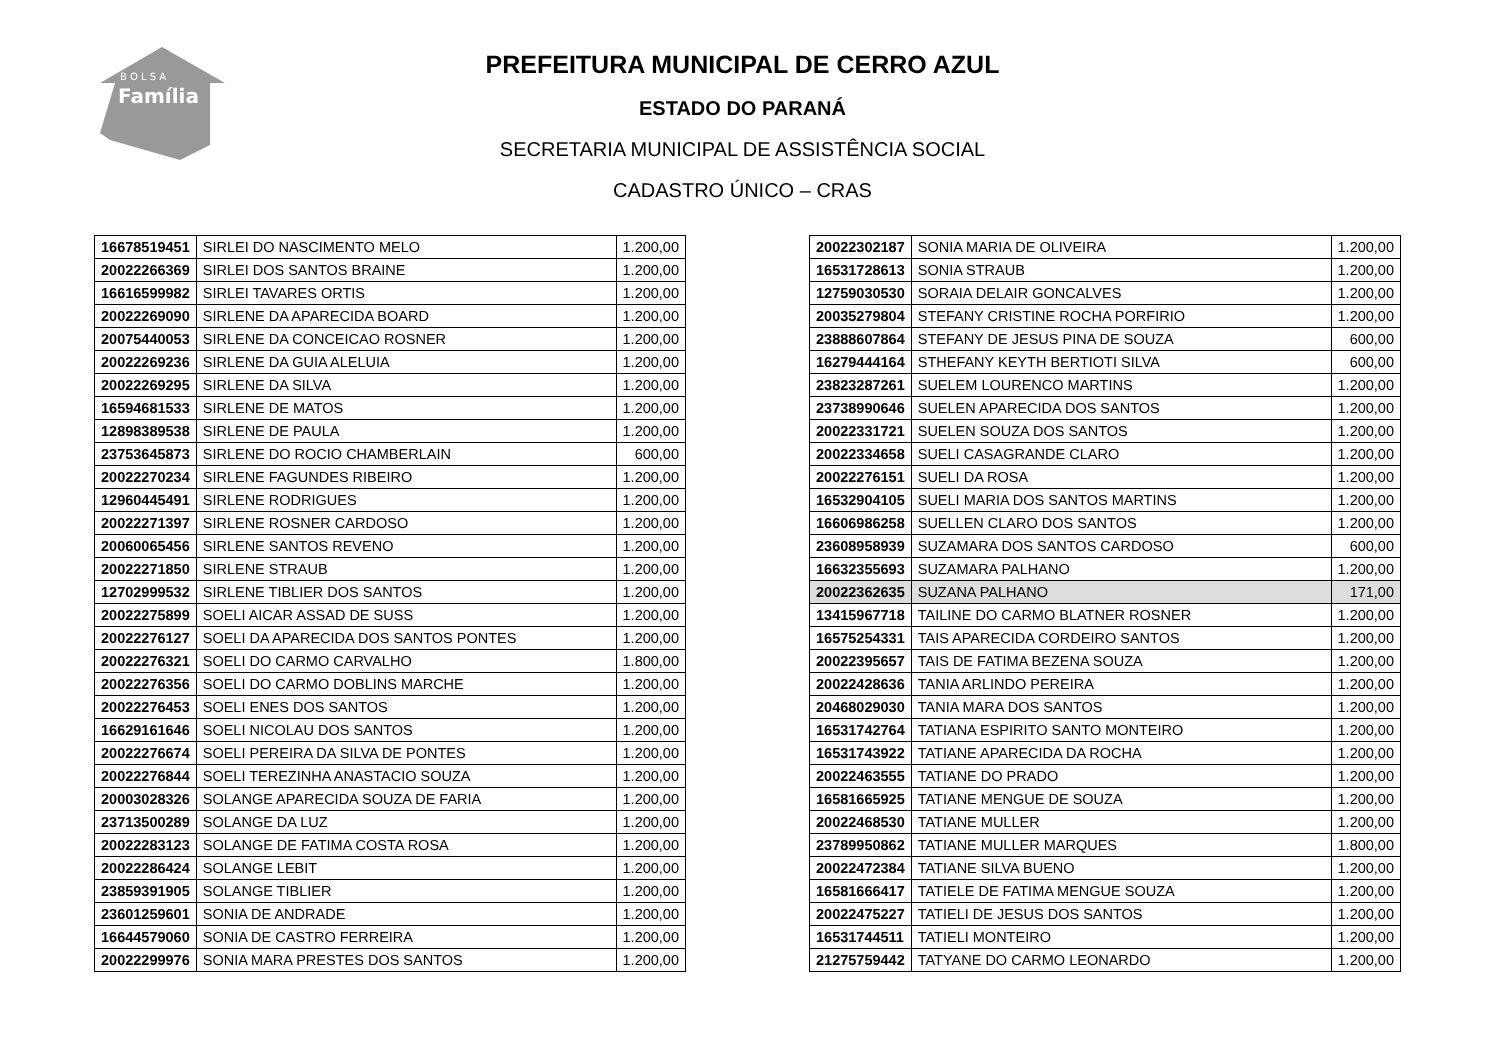B O L S A
Família
PREFEITURA MUNICIPAL DE CERRO AZUL
ESTADO DO PARANÁ
SECRETARIA MUNICIPAL DE ASSISTÊNCIA SOCIAL
CADASTRO ÚNICO – CRAS
| 16678519451 | SIRLEI DO NASCIMENTO MELO | 1.200,00 |
| 20022266369 | SIRLEI DOS SANTOS BRAINE | 1.200,00 |
| 16616599982 | SIRLEI TAVARES ORTIS | 1.200,00 |
| 20022269090 | SIRLENE DA APARECIDA BOARD | 1.200,00 |
| 20075440053 | SIRLENE DA CONCEICAO ROSNER | 1.200,00 |
| 20022269236 | SIRLENE DA GUIA ALELUIA | 1.200,00 |
| 20022269295 | SIRLENE DA SILVA | 1.200,00 |
| 16594681533 | SIRLENE DE MATOS | 1.200,00 |
| 12898389538 | SIRLENE DE PAULA | 1.200,00 |
| 23753645873 | SIRLENE DO ROCIO CHAMBERLAIN | 600,00 |
| 20022270234 | SIRLENE FAGUNDES RIBEIRO | 1.200,00 |
| 12960445491 | SIRLENE RODRIGUES | 1.200,00 |
| 20022271397 | SIRLENE ROSNER CARDOSO | 1.200,00 |
| 20060065456 | SIRLENE SANTOS REVENO | 1.200,00 |
| 20022271850 | SIRLENE STRAUB | 1.200,00 |
| 12702999532 | SIRLENE TIBLIER DOS SANTOS | 1.200,00 |
| 20022275899 | SOELI AICAR ASSAD DE SUSS | 1.200,00 |
| 20022276127 | SOELI DA APARECIDA DOS SANTOS PONTES | 1.200,00 |
| 20022276321 | SOELI DO CARMO CARVALHO | 1.800,00 |
| 20022276356 | SOELI DO CARMO DOBLINS MARCHE | 1.200,00 |
| 20022276453 | SOELI ENES DOS SANTOS | 1.200,00 |
| 16629161646 | SOELI NICOLAU DOS SANTOS | 1.200,00 |
| 20022276674 | SOELI PEREIRA DA SILVA DE PONTES | 1.200,00 |
| 20022276844 | SOELI TEREZINHA ANASTACIO SOUZA | 1.200,00 |
| 20003028326 | SOLANGE APARECIDA SOUZA DE FARIA | 1.200,00 |
| 23713500289 | SOLANGE DA LUZ | 1.200,00 |
| 20022283123 | SOLANGE DE FATIMA COSTA ROSA | 1.200,00 |
| 20022286424 | SOLANGE LEBIT | 1.200,00 |
| 23859391905 | SOLANGE TIBLIER | 1.200,00 |
| 23601259601 | SONIA DE ANDRADE | 1.200,00 |
| 16644579060 | SONIA DE CASTRO FERREIRA | 1.200,00 |
| 20022299976 | SONIA MARA PRESTES DOS SANTOS | 1.200,00 |
| 20022302187 | SONIA MARIA DE OLIVEIRA | 1.200,00 |
| 16531728613 | SONIA STRAUB | 1.200,00 |
| 12759030530 | SORAIA DELAIR GONCALVES | 1.200,00 |
| 20035279804 | STEFANY CRISTINE ROCHA PORFIRIO | 1.200,00 |
| 23888607864 | STEFANY DE JESUS PINA DE SOUZA | 600,00 |
| 16279444164 | STHEFANY KEYTH BERTIOTI SILVA | 600,00 |
| 23823287261 | SUELEM LOURENCO MARTINS | 1.200,00 |
| 23738990646 | SUELEN APARECIDA DOS SANTOS | 1.200,00 |
| 20022331721 | SUELEN SOUZA DOS SANTOS | 1.200,00 |
| 20022334658 | SUELI CASAGRANDE CLARO | 1.200,00 |
| 20022276151 | SUELI DA ROSA | 1.200,00 |
| 16532904105 | SUELI MARIA DOS SANTOS MARTINS | 1.200,00 |
| 16606986258 | SUELLEN CLARO DOS SANTOS | 1.200,00 |
| 23608958939 | SUZAMARA DOS SANTOS CARDOSO | 600,00 |
| 16632355693 | SUZAMARA PALHANO | 1.200,00 |
| 20022362635 | SUZANA PALHANO | 171,00 |
| 13415967718 | TAILINE DO CARMO BLATNER ROSNER | 1.200,00 |
| 16575254331 | TAIS APARECIDA CORDEIRO SANTOS | 1.200,00 |
| 20022395657 | TAIS DE FATIMA BEZENA SOUZA | 1.200,00 |
| 20022428636 | TANIA ARLINDO PEREIRA | 1.200,00 |
| 20468029030 | TANIA MARA DOS SANTOS | 1.200,00 |
| 16531742764 | TATIANA ESPIRITO SANTO MONTEIRO | 1.200,00 |
| 16531743922 | TATIANE APARECIDA DA ROCHA | 1.200,00 |
| 20022463555 | TATIANE DO PRADO | 1.200,00 |
| 16581665925 | TATIANE MENGUE DE SOUZA | 1.200,00 |
| 20022468530 | TATIANE MULLER | 1.200,00 |
| 23789950862 | TATIANE MULLER MARQUES | 1.800,00 |
| 20022472384 | TATIANE SILVA BUENO | 1.200,00 |
| 16581666417 | TATIELE DE FATIMA MENGUE SOUZA | 1.200,00 |
| 20022475227 | TATIELI DE JESUS DOS SANTOS | 1.200,00 |
| 16531744511 | TATIELI MONTEIRO | 1.200,00 |
| 21275759442 | TATYANE DO CARMO LEONARDO | 1.200,00 |